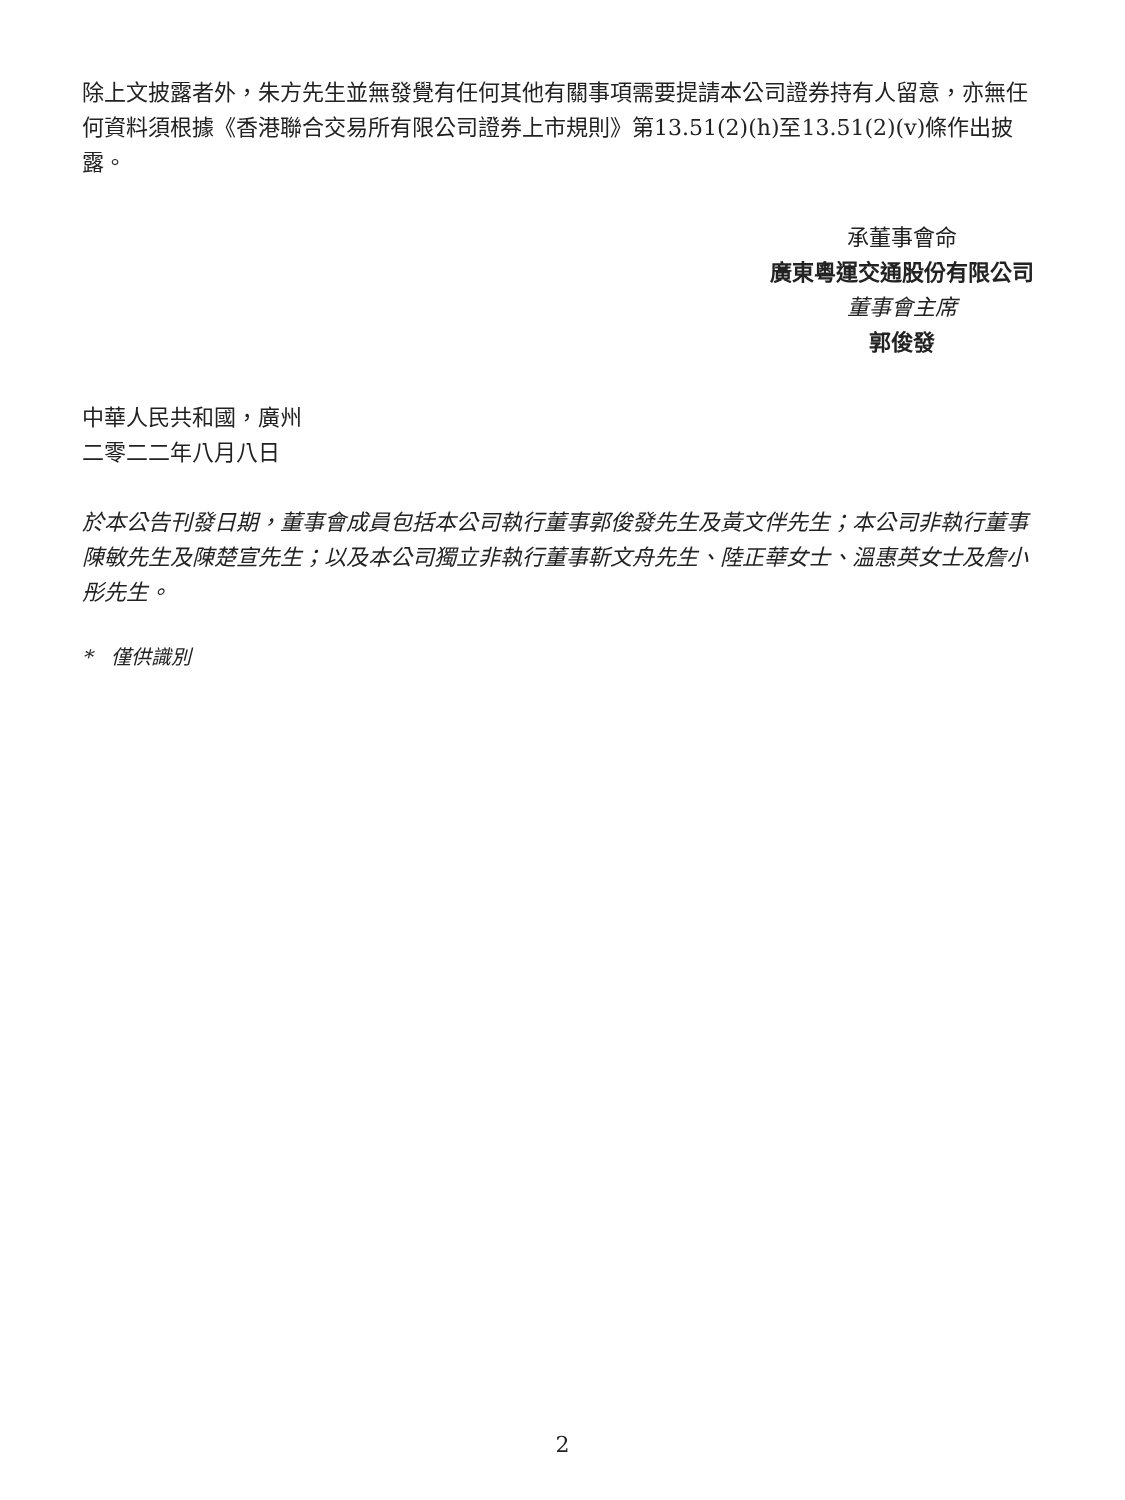除上文披露者外，朱方先生並無發覺有任何其他有關事項需要提請本公司證券持有人留意，亦無任何資料須根據《香港聯合交易所有限公司證券上市規則》第13.51(2)(h)至13.51(2)(v)條作出披露。
承董事會命
廣東粵運交通股份有限公司
董事會主席
郭俊發
中華人民共和國，廣州
二零二二年八月八日
於本公告刊發日期，董事會成員包括本公司執行董事郭俊發先生及黃文伴先生；本公司非執行董事陳敏先生及陳楚宣先生；以及本公司獨立非執行董事靳文舟先生、陸正華女士、溫惠英女士及詹小彤先生。
* 僅供識別
2